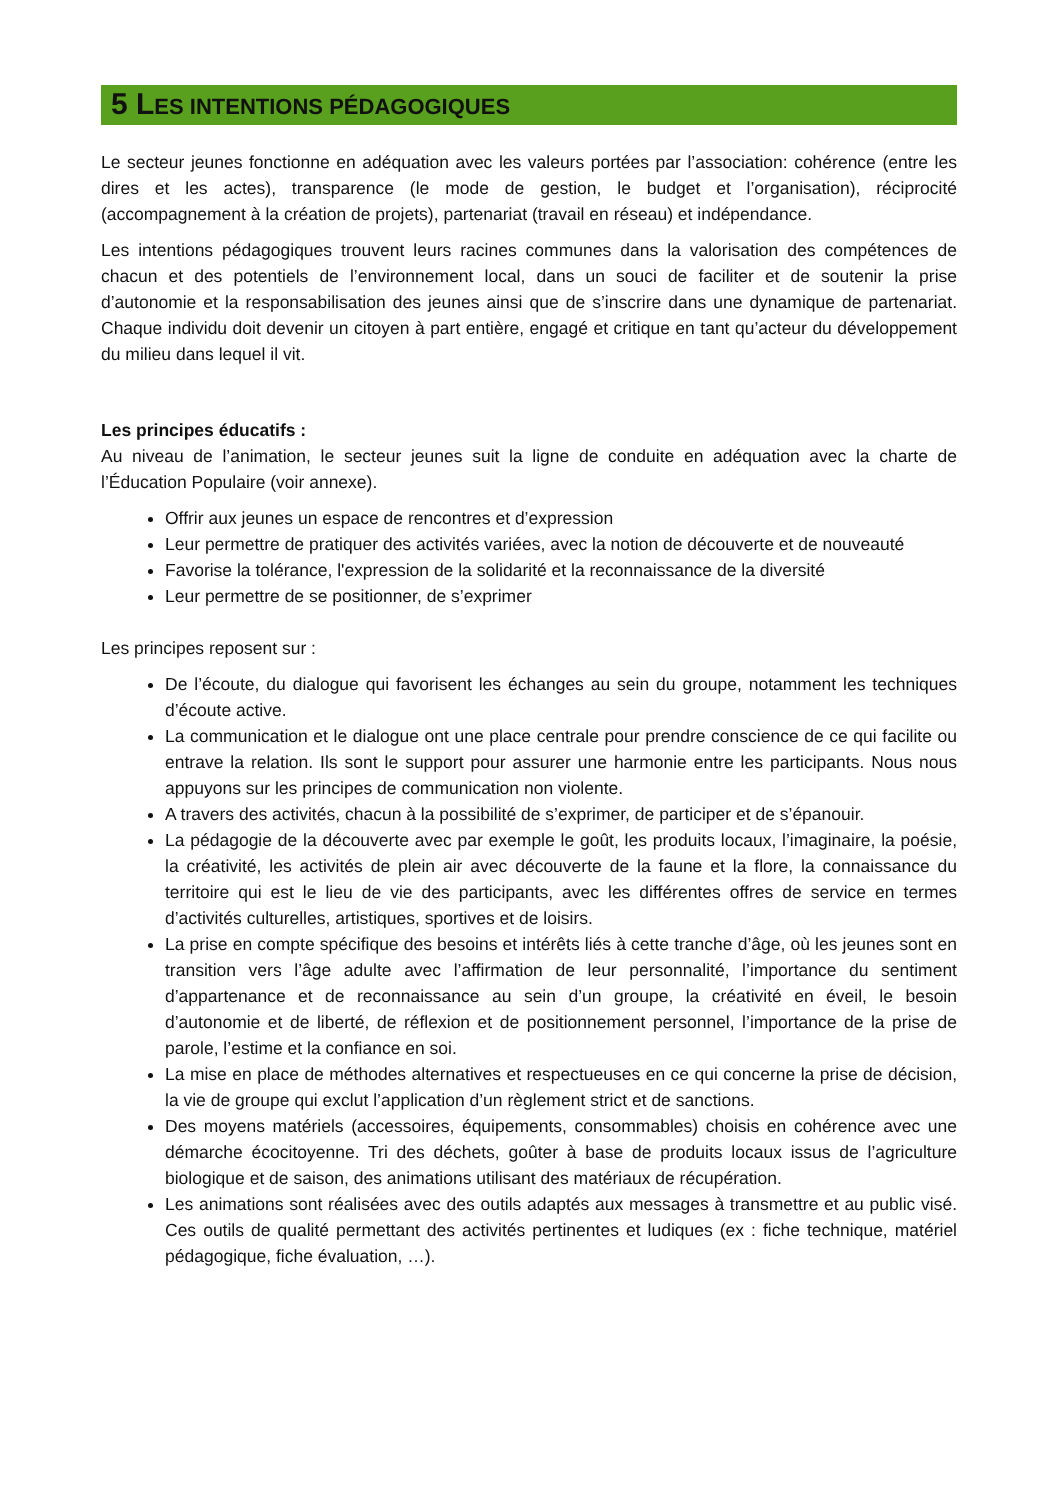5 LES INTENTIONS PÉDAGOGIQUES
Le secteur jeunes fonctionne en adéquation avec les valeurs portées par l’association: cohérence (entre les dires et les actes), transparence (le mode de gestion, le budget et l’organisation), réciprocité (accompagnement à la création de projets), partenariat (travail en réseau) et indépendance.
Les intentions pédagogiques trouvent leurs racines communes dans la valorisation des compétences de chacun et des potentiels de l’environnement local, dans un souci de faciliter et de soutenir la prise d’autonomie et la responsabilisation des jeunes ainsi que de s’inscrire dans une dynamique de partenariat. Chaque individu doit devenir un citoyen à part entière, engagé et critique en tant qu’acteur du développement du milieu dans lequel il vit.
Les principes éducatifs :
Au niveau de l’animation, le secteur jeunes suit la ligne de conduite en adéquation avec la charte de l’Éducation Populaire (voir annexe).
Offrir aux jeunes un espace de rencontres et d’expression
Leur permettre de pratiquer des activités variées, avec la notion de découverte et de nouveauté
Favorise la tolérance, l'expression de la solidarité et la reconnaissance de la diversité
Leur permettre de se positionner, de s’exprimer
Les principes reposent sur :
De l’écoute, du dialogue qui favorisent les échanges au sein du groupe, notamment les techniques d’écoute active.
La communication et le dialogue ont une place centrale pour prendre conscience de ce qui facilite ou entrave la relation. Ils sont le support pour assurer une harmonie entre les participants. Nous nous appuyons sur les principes de communication non violente.
A travers des activités, chacun à la possibilité de s’exprimer, de participer et de s’épanouir.
La pédagogie de la découverte avec par exemple le goût, les produits locaux, l’imaginaire, la poésie, la créativité, les activités de plein air avec découverte de la faune et la flore, la connaissance du territoire qui est le lieu de vie des participants, avec les différentes offres de service en termes d’activités culturelles, artistiques, sportives et de loisirs.
La prise en compte spécifique des besoins et intérêts liés à cette tranche d’âge, où les jeunes sont en transition vers l’âge adulte avec l’affirmation de leur personnalité, l’importance du sentiment d’appartenance et de reconnaissance au sein d’un groupe, la créativité en éveil, le besoin d’autonomie et de liberté, de réflexion et de positionnement personnel, l’importance de la prise de parole, l’estime et la confiance en soi.
La mise en place de méthodes alternatives et respectueuses en ce qui concerne la prise de décision, la vie de groupe qui exclut l’application d’un règlement strict et de sanctions.
Des moyens matériels (accessoires, équipements, consommables) choisis en cohérence avec une démarche écocitoyenne. Tri des déchets, goûter à base de produits locaux issus de l’agriculture biologique et de saison, des animations utilisant des matériaux de récupération.
Les animations sont réalisées avec des outils adaptés aux messages à transmettre et au public visé. Ces outils de qualité permettant des activités pertinentes et ludiques (ex : fiche technique, matériel pédagogique, fiche évaluation, …).